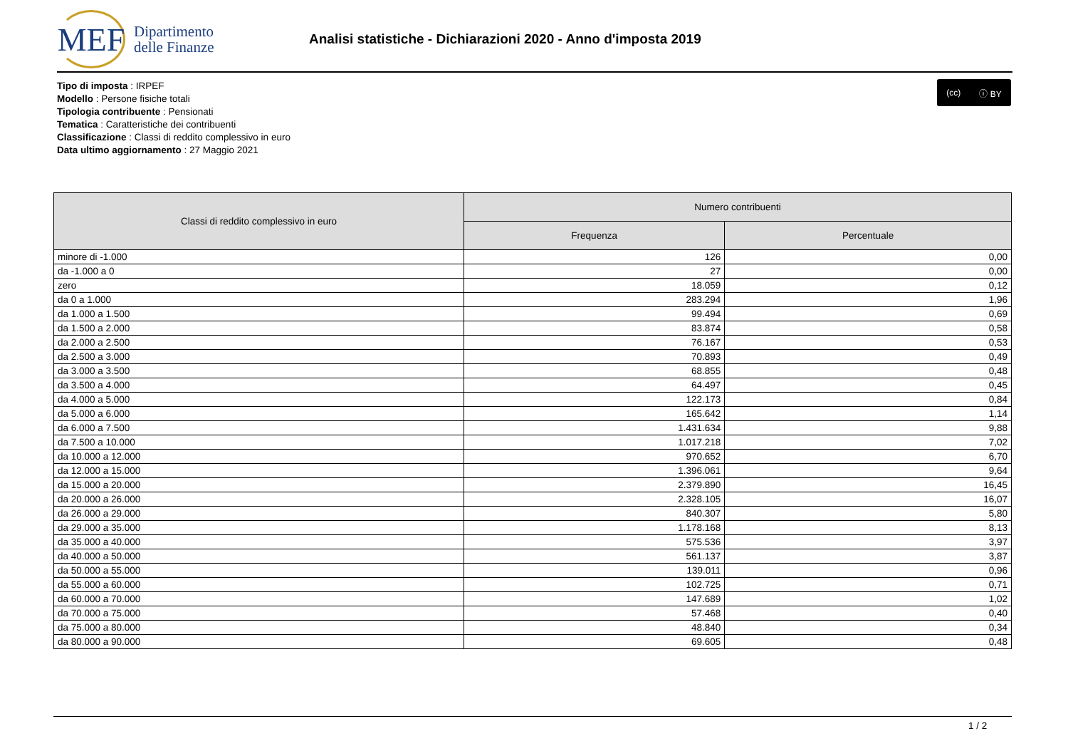MEF
Dipartimento
delle Finanze
Analisi statistiche - Dichiarazioni 2020 - Anno d'imposta 2019
Tipo di imposta : IRPEF
Modello : Persone fisiche totali
Tipologia contribuente : Pensionati
Tematica : Caratteristiche dei contribuenti
Classificazione : Classi di reddito complessivo in euro
Data ultimo aggiornamento : 27 Maggio 2021
(cc) ⓘ BY
| Classi di reddito complessivo in euro | Numero contribuenti | |
| --- | --- | --- |
| | Frequenza | Percentuale |
| minore di -1.000 | 126 | 0,00 |
| da -1.000 a 0 | 27 | 0,00 |
| zero | 18.059 | 0,12 |
| da 0 a 1.000 | 283.294 | 1,96 |
| da 1.000 a 1.500 | 99.494 | 0,69 |
| da 1.500 a 2.000 | 83.874 | 0,58 |
| da 2.000 a 2.500 | 76.167 | 0,53 |
| da 2.500 a 3.000 | 70.893 | 0,49 |
| da 3.000 a 3.500 | 68.855 | 0,48 |
| da 3.500 a 4.000 | 64.497 | 0,45 |
| da 4.000 a 5.000 | 122.173 | 0,84 |
| da 5.000 a 6.000 | 165.642 | 1,14 |
| da 6.000 a 7.500 | 1.431.634 | 9,88 |
| da 7.500 a 10.000 | 1.017.218 | 7,02 |
| da 10.000 a 12.000 | 970.652 | 6,70 |
| da 12.000 a 15.000 | 1.396.061 | 9,64 |
| da 15.000 a 20.000 | 2.379.890 | 16,45 |
| da 20.000 a 26.000 | 2.328.105 | 16,07 |
| da 26.000 a 29.000 | 840.307 | 5,80 |
| da 29.000 a 35.000 | 1.178.168 | 8,13 |
| da 35.000 a 40.000 | 575.536 | 3,97 |
| da 40.000 a 50.000 | 561.137 | 3,87 |
| da 50.000 a 55.000 | 139.011 | 0,96 |
| da 55.000 a 60.000 | 102.725 | 0,71 |
| da 60.000 a 70.000 | 147.689 | 1,02 |
| da 70.000 a 75.000 | 57.468 | 0,40 |
| da 75.000 a 80.000 | 48.840 | 0,34 |
| da 80.000 a 90.000 | 69.605 | 0,48 |
1 / 2